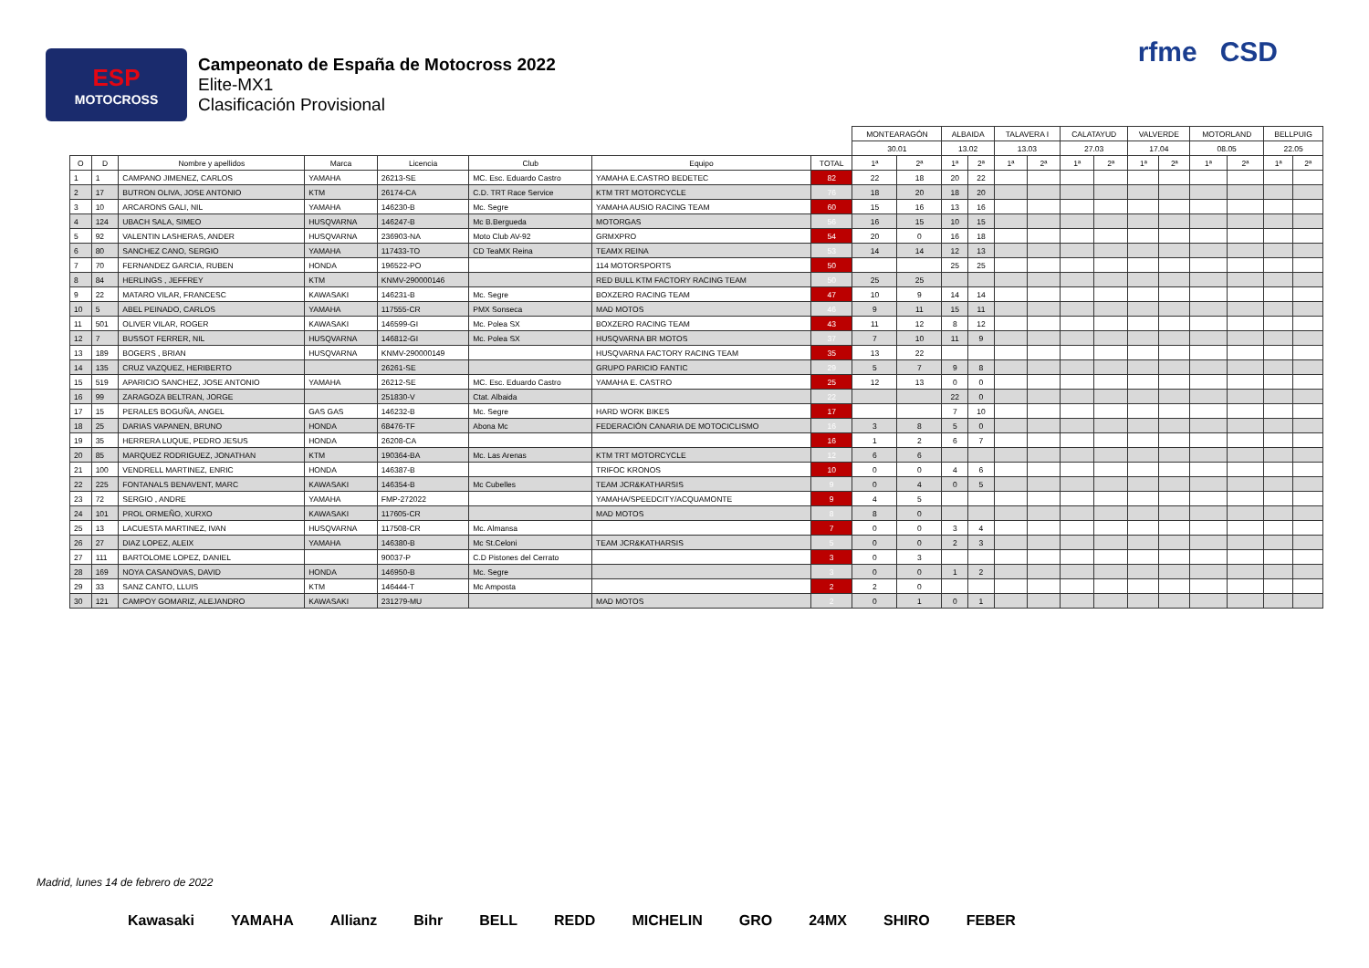ESP
MOTOCROSS
Campeonato de España de Motocross 2022
Elite-MX1
Clasificación Provisional
rfme CSD
| | | | | | | | | MONTEARAGÓN | | ALBAIDA | | TALAVERA I | | CALATAYUD | | VALVERDE | | MOTORLAND | | BELLPUIG | |
| --- | --- | --- | --- | --- | --- | --- | --- | --- | --- | --- | --- | --- | --- | --- | --- | --- | --- | --- | --- | --- | --- |
| | | | | | | | | 30.01 | | 13.02 | | 13.03 | | 27.03 | | 17.04 | | 08.05 | | 22.05 | |
| O | D | Nombre y apellidos | Marca | Licencia | Club | Equipo | TOTAL | 1ª | 2ª | 1ª | 2ª | 1ª | 2ª | 1ª | 2ª | 1ª | 2ª | 1ª | 2ª | 1ª | 2ª |
| 1 | 1 | CAMPANO JIMENEZ, CARLOS | YAMAHA | 26213-SE | MC. Esc. Eduardo Castro | YAMAHA E.CASTRO BEDETEC | 82 | 22 | 18 | 20 | 22 | | | | | | | | | | |
| 2 | 17 | BUTRON OLIVA, JOSE ANTONIO | KTM | 26174-CA | C.D. TRT Race Service | KTM TRT MOTORCYCLE | 76 | 18 | 20 | 18 | 20 | | | | | | | | | | |
| 3 | 10 | ARCARONS GALI, NIL | YAMAHA | 146230-B | Mc. Segre | YAMAHA AUSIO RACING TEAM | 60 | 15 | 16 | 13 | 16 | | | | | | | | | | |
| 4 | 124 | UBACH SALA, SIMEO | HUSQVARNA | 146247-B | Mc B.Bergueda | MOTORGAS | 56 | 16 | 15 | 10 | 15 | | | | | | | | | | |
| 5 | 92 | VALENTIN LASHERAS, ANDER | HUSQVARNA | 236903-NA | Moto Club AV-92 | GRMXPRO | 54 | 20 | 0 | 16 | 18 | | | | | | | | | | |
| 6 | 80 | SANCHEZ CANO, SERGIO | YAMAHA | 117433-TO | CD TeaMX Reina | TEAMX REINA | 53 | 14 | 14 | 12 | 13 | | | | | | | | | | |
| 7 | 70 | FERNANDEZ GARCIA, RUBEN | HONDA | 196522-PO | | 114 MOTORSPORTS | 50 | | | 25 | 25 | | | | | | | | | | |
| 8 | 84 | HERLINGS , JEFFREY | KTM | KNMV-290000146 | | RED BULL KTM FACTORY RACING TEAM | 50 | 25 | 25 | | | | | | | | | | | | |
| 9 | 22 | MATARO VILAR, FRANCESC | KAWASAKI | 146231-B | Mc. Segre | BOXZERO RACING TEAM | 47 | 10 | 9 | 14 | 14 | | | | | | | | | | |
| 10 | 5 | ABEL PEINADO, CARLOS | YAMAHA | 117555-CR | PMX Sonseca | MAD MOTOS | 46 | 9 | 11 | 15 | 11 | | | | | | | | | | |
| 11 | 501 | OLIVER VILAR, ROGER | KAWASAKI | 146599-GI | Mc. Polea SX | BOXZERO RACING TEAM | 43 | 11 | 12 | 8 | 12 | | | | | | | | | | |
| 12 | 7 | BUSSOT FERRER, NIL | HUSQVARNA | 146812-GI | Mc. Polea SX | HUSQVARNA BR MOTOS | 37 | 7 | 10 | 11 | 9 | | | | | | | | | | |
| 13 | 189 | BOGERS , BRIAN | HUSQVARNA | KNMV-290000149 | | HUSQVARNA FACTORY RACING TEAM | 35 | 13 | 22 | | | | | | | | | | | | |
| 14 | 135 | CRUZ VAZQUEZ, HERIBERTO | | 26261-SE | | GRUPO PARICIO FANTIC | 29 | 5 | 7 | 9 | 8 | | | | | | | | | | |
| 15 | 519 | APARICIO SANCHEZ, JOSE ANTONIO | YAMAHA | 26212-SE | MC. Esc. Eduardo Castro | YAMAHA E. CASTRO | 25 | 12 | 13 | 0 | 0 | | | | | | | | | | |
| 16 | 99 | ZARAGOZA BELTRAN, JORGE | | 251830-V | Ctat. Albaida | | 22 | | | 22 | 0 | | | | | | | | | | |
| 17 | 15 | PERALES BOGUÑA, ANGEL | GAS GAS | 146232-B | Mc. Segre | HARD WORK BIKES | 17 | | | 7 | 10 | | | | | | | | | | |
| 18 | 25 | DARIAS VAPANEN, BRUNO | HONDA | 68476-TF | Abona Mc | FEDERACIÓN CANARIA DE MOTOCICLISMO | 16 | 3 | 8 | 5 | 0 | | | | | | | | | | |
| 19 | 35 | HERRERA LUQUE, PEDRO JESUS | HONDA | 26208-CA | | | 16 | 1 | 2 | 6 | 7 | | | | | | | | | | |
| 20 | 85 | MARQUEZ RODRIGUEZ, JONATHAN | KTM | 190364-BA | Mc. Las Arenas | KTM TRT MOTORCYCLE | 12 | 6 | 6 | | | | | | | | | | | | |
| 21 | 100 | VENDRELL MARTINEZ, ENRIC | HONDA | 146387-B | | TRIFOC KRONOS | 10 | 0 | 0 | 4 | 6 | | | | | | | | | | |
| 22 | 225 | FONTANALS BENAVENT, MARC | KAWASAKI | 146354-B | Mc Cubelles | TEAM JCR&KATHARSIS | 9 | 0 | 4 | 0 | 5 | | | | | | | | | | |
| 23 | 72 | SERGIO , ANDRE | YAMAHA | FMP-272022 | | YAMAHA/SPEEDCITY/ACQUAMONTE | 9 | 4 | 5 | | | | | | | | | | | | |
| 24 | 101 | PROL ORMEÑO, XURXO | KAWASAKI | 117605-CR | | MAD MOTOS | 8 | 8 | 0 | | | | | | | | | | | | |
| 25 | 13 | LACUESTA MARTINEZ, IVAN | HUSQVARNA | 117508-CR | Mc. Almansa | | 7 | 0 | 0 | 3 | 4 | | | | | | | | | | |
| 26 | 27 | DIAZ LOPEZ, ALEIX | YAMAHA | 146380-B | Mc St.Celoni | TEAM JCR&KATHARSIS | 5 | 0 | 0 | 2 | 3 | | | | | | | | | | |
| 27 | 111 | BARTOLOME LOPEZ, DANIEL | | 90037-P | C.D Pistones del Cerrato | | 3 | 0 | 3 | | | | | | | | | | | | |
| 28 | 169 | NOYA CASANOVAS, DAVID | HONDA | 146950-B | Mc. Segre | | 3 | 0 | 0 | 1 | 2 | | | | | | | | | | |
| 29 | 33 | SANZ CANTO, LLUIS | KTM | 146444-T | Mc Amposta | | 2 | 2 | 0 | | | | | | | | | | | | |
| 30 | 121 | CAMPOY GOMARIZ, ALEJANDRO | KAWASAKI | 231279-MU | | MAD MOTOS | 2 | 0 | 1 | 0 | 1 | | | | | | | | | | |
Madrid, lunes 14 de febrero de 2022
Kawasaki YAMAHA Allianz Bihr BELL REDD MICHELIN GRO 24MX SHIRO FEBER